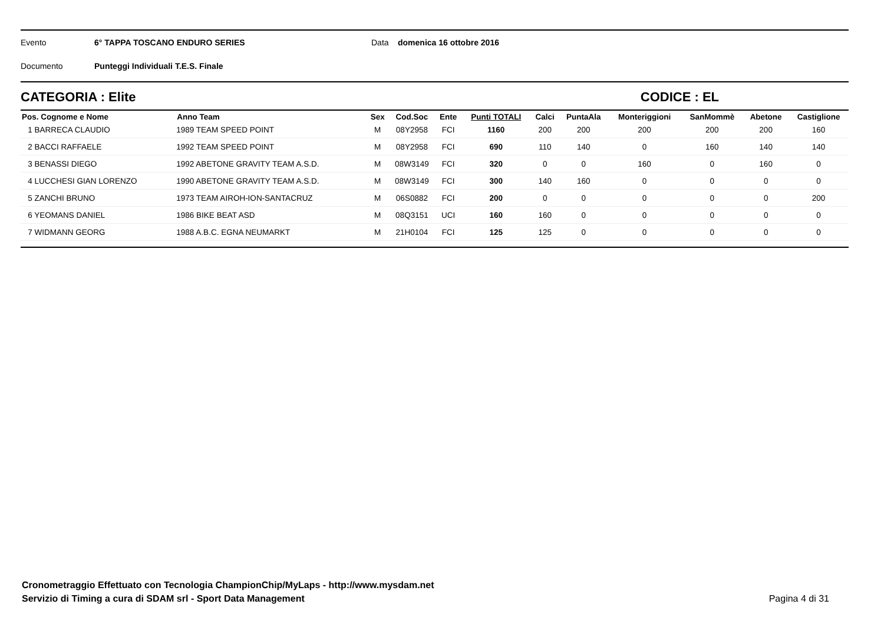Evento 6° TAPPA TOSCANO ENDURO SERIES Data domenica 16 ottobre 2016
Documento Punteggi Individuali T.E.S. Finale
CATEGORIA : Elite CODICE : EL
| Pos. Cognome e Nome | Anno Team | Sex | Cod.Soc | Ente | Punti TOTALI | Calci | PuntaAla | Monteriggioni | SanMommè | Abetone | Castiglione |
| --- | --- | --- | --- | --- | --- | --- | --- | --- | --- | --- | --- |
| 1 BARRECA CLAUDIO | 1989 TEAM SPEED POINT | M | 08Y2958 | FCI | 1160 | 200 | 200 | 200 | 200 | 200 | 160 |
| 2 BACCI RAFFAELE | 1992 TEAM SPEED POINT | M | 08Y2958 | FCI | 690 | 110 | 140 | 0 | 160 | 140 | 140 |
| 3 BENASSI DIEGO | 1992 ABETONE GRAVITY TEAM A.S.D. | M | 08W3149 | FCI | 320 | 0 | 0 | 160 | 0 | 160 | 0 |
| 4 LUCCHESI GIAN LORENZO | 1990 ABETONE GRAVITY TEAM A.S.D. | M | 08W3149 | FCI | 300 | 140 | 160 | 0 | 0 | 0 | 0 |
| 5 ZANCHI BRUNO | 1973 TEAM AIROH-ION-SANTACRUZ | M | 06S0882 | FCI | 200 | 0 | 0 | 0 | 0 | 0 | 200 |
| 6 YEOMANS DANIEL | 1986 BIKE BEAT ASD | M | 08Q3151 | UCI | 160 | 160 | 0 | 0 | 0 | 0 | 0 |
| 7 WIDMANN GEORG | 1988 A.B.C. EGNA NEUMARKT | M | 21H0104 | FCI | 125 | 125 | 0 | 0 | 0 | 0 | 0 |
Cronometraggio Effettuato con Tecnologia ChampionChip/MyLaps - http://www.mysdam.net
Servizio di Timing a cura di SDAM srl - Sport Data Management
Pagina 4 di 31